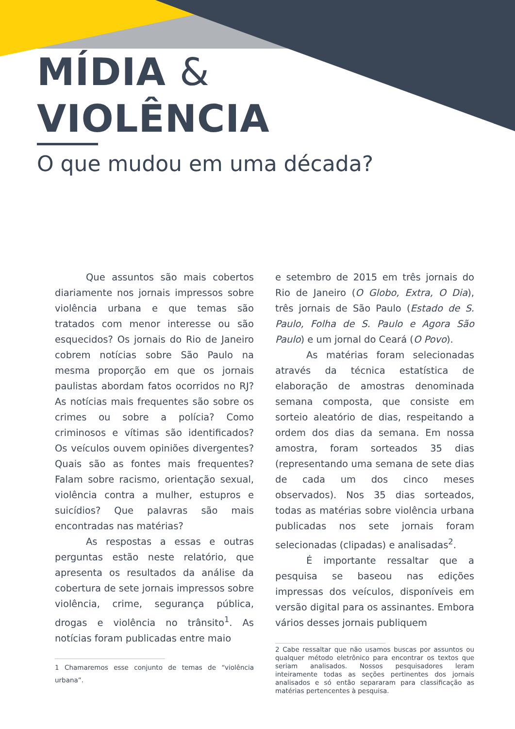MÍDIA &
VIOLÊNCIA
O que mudou em uma década?
Que assuntos são mais cobertos diariamente nos jornais impressos sobre violência urbana e que temas são tratados com menor interesse ou são esquecidos? Os jornais do Rio de Janeiro cobrem notícias sobre São Paulo na mesma proporção em que os jornais paulistas abordam fatos ocorridos no RJ? As notícias mais frequentes são sobre os crimes ou sobre a polícia? Como criminosos e vítimas são identificados? Os veículos ouvem opiniões divergentes? Quais são as fontes mais frequentes? Falam sobre racismo, orientação sexual, violência contra a mulher, estupros e suicídios? Que palavras são mais encontradas nas matérias?
As respostas a essas e outras perguntas estão neste relatório, que apresenta os resultados da análise da cobertura de sete jornais impressos sobre violência, crime, segurança pública, drogas e violência no trânsito<sup>1</sup>. As notícias foram publicadas entre maio
1 Chamaremos esse conjunto de temas de “violência urbana”.
e setembro de 2015 em três jornais do Rio de Janeiro (O Globo, Extra, O Dia), três jornais de São Paulo (Estado de S. Paulo, Folha de S. Paulo e Agora São Paulo) e um jornal do Ceará (O Povo).
As matérias foram selecionadas através da técnica estatística de elaboração de amostras denominada semana composta, que consiste em sorteio aleatório de dias, respeitando a ordem dos dias da semana. Em nossa amostra, foram sorteados 35 dias (representando uma semana de sete dias de cada um dos cinco meses observados). Nos 35 dias sorteados, todas as matérias sobre violência urbana publicadas nos sete jornais foram selecionadas (clipadas) e analisadas<sup>2</sup>.
É importante ressaltar que a pesquisa se baseou nas edições impressas dos veículos, disponíveis em versão digital para os assinantes. Embora vários desses jornais publiquem
2 Cabe ressaltar que não usamos buscas por assuntos ou qualquer método eletrônico para encontrar os textos que seriam analisados. Nossos pesquisadores leram inteiramente todas as seções pertinentes dos jornais analisados e só então separaram para classificação as matérias pertencentes à pesquisa.